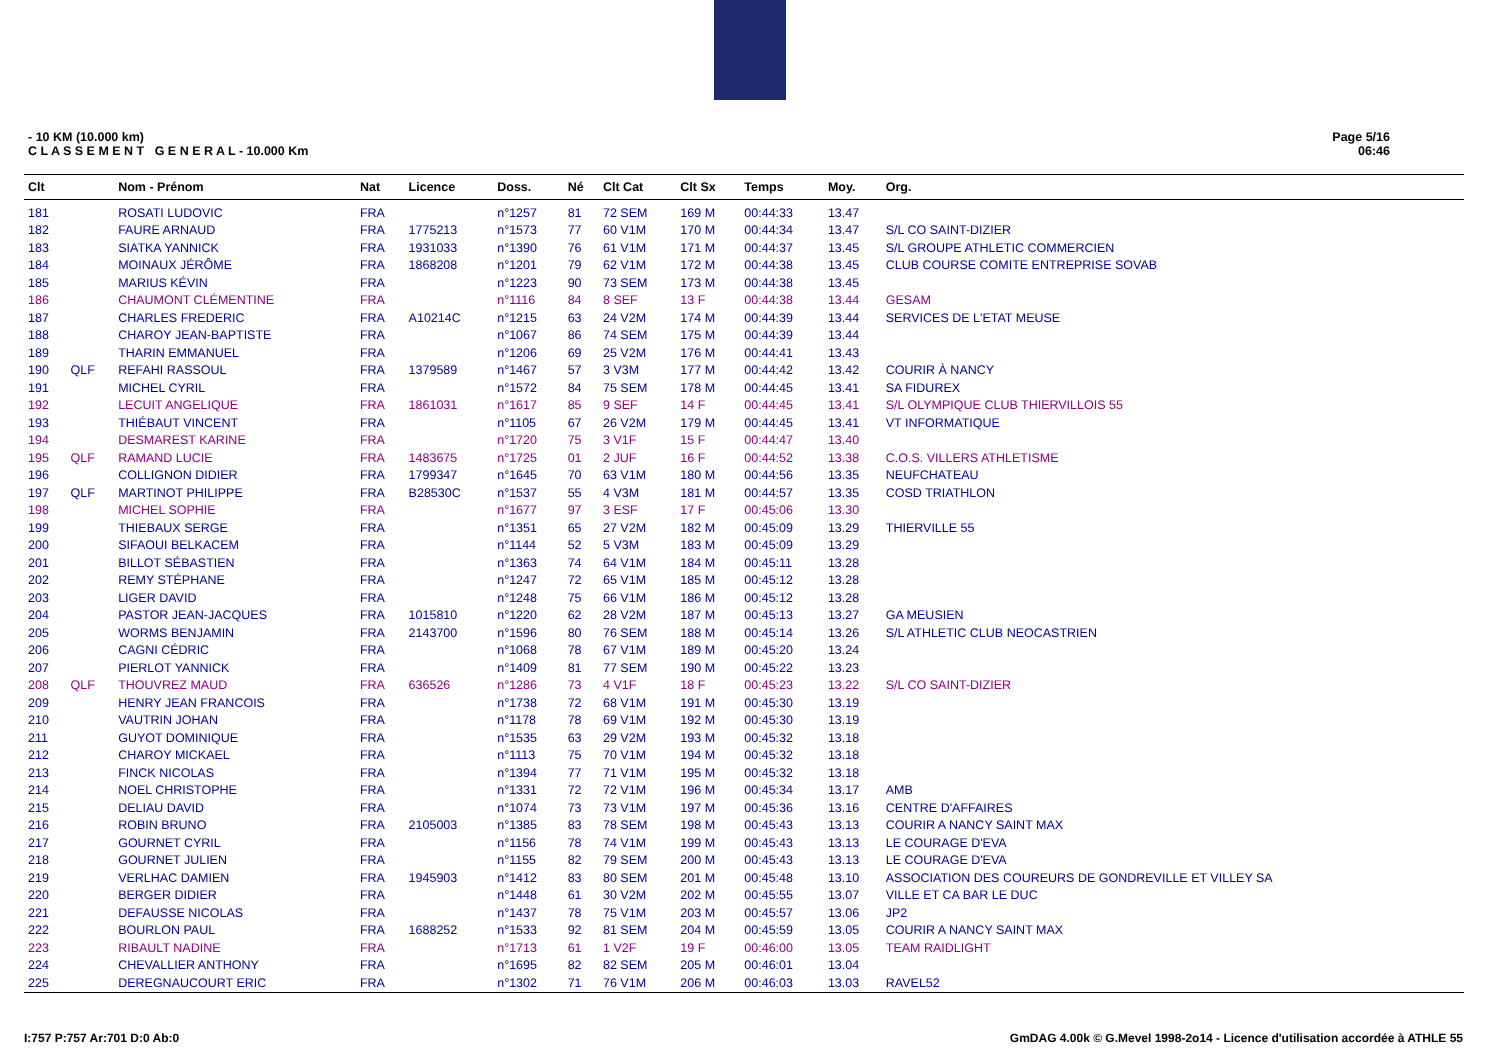- 10 KM (10.000 km)
C L A S S E M E N T G E N E R A L - 10.000 Km
Page 5/16
06:46
| Clt | | Nom - Prénom | Nat | Licence | Doss. | Né | Clt Cat | Clt Sx | Temps | Moy. | Org. |
| --- | --- | --- | --- | --- | --- | --- | --- | --- | --- | --- | --- |
| 181 | | ROSATI LUDOVIC | FRA | | n°1257 | 81 | 72 SEM | 169 M | 00:44:33 | 13.47 | |
| 182 | | FAURE ARNAUD | FRA | 1775213 | n°1573 | 77 | 60 V1M | 170 M | 00:44:34 | 13.47 | S/L CO SAINT-DIZIER |
| 183 | | SIATKA YANNICK | FRA | 1931033 | n°1390 | 76 | 61 V1M | 171 M | 00:44:37 | 13.45 | S/L GROUPE ATHLETIC COMMERCIEN |
| 184 | | MOINAUX JÉRÔME | FRA | 1868208 | n°1201 | 79 | 62 V1M | 172 M | 00:44:38 | 13.45 | CLUB COURSE COMITE ENTREPRISE SOVAB |
| 185 | | MARIUS KÉVIN | FRA | | n°1223 | 90 | 73 SEM | 173 M | 00:44:38 | 13.45 | |
| 186 | | CHAUMONT CLÉMENTINE | FRA | | n°1116 | 84 | 8 SEF | 13 F | 00:44:38 | 13.44 | GESAM |
| 187 | | CHARLES FREDERIC | FRA | A10214C | n°1215 | 63 | 24 V2M | 174 M | 00:44:39 | 13.44 | SERVICES DE L'ETAT MEUSE |
| 188 | | CHAROY JEAN-BAPTISTE | FRA | | n°1067 | 86 | 74 SEM | 175 M | 00:44:39 | 13.44 | |
| 189 | | THARIN EMMANUEL | FRA | | n°1206 | 69 | 25 V2M | 176 M | 00:44:41 | 13.43 | |
| 190 | QLF | REFAHI RASSOUL | FRA | 1379589 | n°1467 | 57 | 3 V3M | 177 M | 00:44:42 | 13.42 | COURIR À NANCY |
| 191 | | MICHEL CYRIL | FRA | | n°1572 | 84 | 75 SEM | 178 M | 00:44:45 | 13.41 | SA FIDUREX |
| 192 | | LECUIT ANGELIQUE | FRA | 1861031 | n°1617 | 85 | 9 SEF | 14 F | 00:44:45 | 13.41 | S/L OLYMPIQUE CLUB THIERVILLOIS 55 |
| 193 | | THIÉBAUT VINCENT | FRA | | n°1105 | 67 | 26 V2M | 179 M | 00:44:45 | 13.41 | VT INFORMATIQUE |
| 194 | | DESMAREST KARINE | FRA | | n°1720 | 75 | 3 V1F | 15 F | 00:44:47 | 13.40 | |
| 195 | QLF | RAMAND LUCIE | FRA | 1483675 | n°1725 | 01 | 2 JUF | 16 F | 00:44:52 | 13.38 | C.O.S. VILLERS ATHLETISME |
| 196 | | COLLIGNON DIDIER | FRA | 1799347 | n°1645 | 70 | 63 V1M | 180 M | 00:44:56 | 13.35 | NEUFCHATEAU |
| 197 | QLF | MARTINOT PHILIPPE | FRA | B28530C | n°1537 | 55 | 4 V3M | 181 M | 00:44:57 | 13.35 | COSD TRIATHLON |
| 198 | | MICHEL SOPHIE | FRA | | n°1677 | 97 | 3 ESF | 17 F | 00:45:06 | 13.30 | |
| 199 | | THIEBAUX SERGE | FRA | | n°1351 | 65 | 27 V2M | 182 M | 00:45:09 | 13.29 | THIERVILLE 55 |
| 200 | | SIFAOUI BELKACEM | FRA | | n°1144 | 52 | 5 V3M | 183 M | 00:45:09 | 13.29 | |
| 201 | | BILLOT SÉBASTIEN | FRA | | n°1363 | 74 | 64 V1M | 184 M | 00:45:11 | 13.28 | |
| 202 | | REMY STÉPHANE | FRA | | n°1247 | 72 | 65 V1M | 185 M | 00:45:12 | 13.28 | |
| 203 | | LIGER DAVID | FRA | | n°1248 | 75 | 66 V1M | 186 M | 00:45:12 | 13.28 | |
| 204 | | PASTOR JEAN-JACQUES | FRA | 1015810 | n°1220 | 62 | 28 V2M | 187 M | 00:45:13 | 13.27 | GA MEUSIEN |
| 205 | | WORMS BENJAMIN | FRA | 2143700 | n°1596 | 80 | 76 SEM | 188 M | 00:45:14 | 13.26 | S/L ATHLETIC CLUB NEOCASTRIEN |
| 206 | | CAGNI CÉDRIC | FRA | | n°1068 | 78 | 67 V1M | 189 M | 00:45:20 | 13.24 | |
| 207 | | PIERLOT YANNICK | FRA | | n°1409 | 81 | 77 SEM | 190 M | 00:45:22 | 13.23 | |
| 208 | QLF | THOUVREZ MAUD | FRA | 636526 | n°1286 | 73 | 4 V1F | 18 F | 00:45:23 | 13.22 | S/L CO SAINT-DIZIER |
| 209 | | HENRY JEAN FRANCOIS | FRA | | n°1738 | 72 | 68 V1M | 191 M | 00:45:30 | 13.19 | |
| 210 | | VAUTRIN JOHAN | FRA | | n°1178 | 78 | 69 V1M | 192 M | 00:45:30 | 13.19 | |
| 211 | | GUYOT DOMINIQUE | FRA | | n°1535 | 63 | 29 V2M | 193 M | 00:45:32 | 13.18 | |
| 212 | | CHAROY MICKAEL | FRA | | n°1113 | 75 | 70 V1M | 194 M | 00:45:32 | 13.18 | |
| 213 | | FINCK NICOLAS | FRA | | n°1394 | 77 | 71 V1M | 195 M | 00:45:32 | 13.18 | |
| 214 | | NOEL CHRISTOPHE | FRA | | n°1331 | 72 | 72 V1M | 196 M | 00:45:34 | 13.17 | AMB |
| 215 | | DELIAU DAVID | FRA | | n°1074 | 73 | 73 V1M | 197 M | 00:45:36 | 13.16 | CENTRE D'AFFAIRES |
| 216 | | ROBIN BRUNO | FRA | 2105003 | n°1385 | 83 | 78 SEM | 198 M | 00:45:43 | 13.13 | COURIR A NANCY SAINT MAX |
| 217 | | GOURNET CYRIL | FRA | | n°1156 | 78 | 74 V1M | 199 M | 00:45:43 | 13.13 | LE COURAGE D'EVA |
| 218 | | GOURNET JULIEN | FRA | | n°1155 | 82 | 79 SEM | 200 M | 00:45:43 | 13.13 | LE COURAGE D'EVA |
| 219 | | VERLHAC DAMIEN | FRA | 1945903 | n°1412 | 83 | 80 SEM | 201 M | 00:45:48 | 13.10 | ASSOCIATION DES COUREURS DE GONDREVILLE ET VILLEY SA |
| 220 | | BERGER DIDIER | FRA | | n°1448 | 61 | 30 V2M | 202 M | 00:45:55 | 13.07 | VILLE ET CA BAR LE DUC |
| 221 | | DEFAUSSE NICOLAS | FRA | | n°1437 | 78 | 75 V1M | 203 M | 00:45:57 | 13.06 | JP2 |
| 222 | | BOURLON PAUL | FRA | 1688252 | n°1533 | 92 | 81 SEM | 204 M | 00:45:59 | 13.05 | COURIR A NANCY SAINT MAX |
| 223 | | RIBAULT NADINE | FRA | | n°1713 | 61 | 1 V2F | 19 F | 00:46:00 | 13.05 | TEAM RAIDLIGHT |
| 224 | | CHEVALLIER ANTHONY | FRA | | n°1695 | 82 | 82 SEM | 205 M | 00:46:01 | 13.04 | |
| 225 | | DEREGNAUCOURT ERIC | FRA | | n°1302 | 71 | 76 V1M | 206 M | 00:46:03 | 13.03 | RAVEL52 |
I:757 P:757 Ar:701 D:0 Ab:0 GmDAG 4.00k © G.Mevel 1998-2o14 - Licence d'utilisation accordée à ATHLE 55